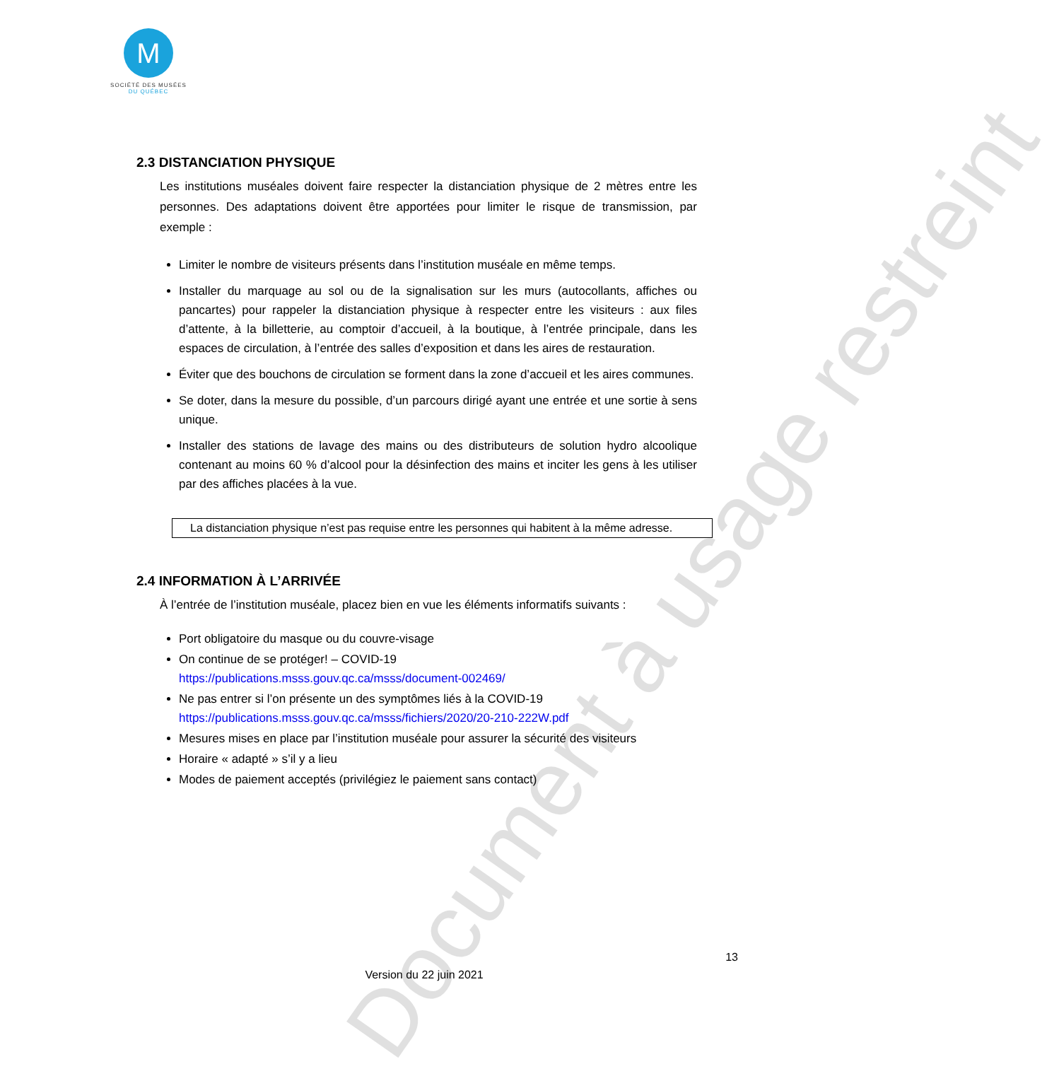M
SOCIÉTÉ DES MUSÉES
DU QUÉBEC
2.3 DISTANCIATION PHYSIQUE
Les institutions muséales doivent faire respecter la distanciation physique de 2 mètres entre les personnes. Des adaptations doivent être apportées pour limiter le risque de transmission, par exemple :
Limiter le nombre de visiteurs présents dans l’institution muséale en même temps.
Installer du marquage au sol ou de la signalisation sur les murs (autocollants, affiches ou pancartes) pour rappeler la distanciation physique à respecter entre les visiteurs : aux files d’attente, à la billetterie, au comptoir d’accueil, à la boutique, à l’entrée principale, dans les espaces de circulation, à l’entrée des salles d’exposition et dans les aires de restauration.
Éviter que des bouchons de circulation se forment dans la zone d’accueil et les aires communes.
Se doter, dans la mesure du possible, d’un parcours dirigé ayant une entrée et une sortie à sens unique.
Installer des stations de lavage des mains ou des distributeurs de solution hydro alcoolique contenant au moins 60 % d’alcool pour la désinfection des mains et inciter les gens à les utiliser par des affiches placées à la vue.
La distanciation physique n’est pas requise entre les personnes qui habitent à la même adresse.
2.4 INFORMATION À L’ARRIVÉE
À l’entrée de l’institution muséale, placez bien en vue les éléments informatifs suivants :
Port obligatoire du masque ou du couvre-visage
On continue de se protéger! – COVID-19
https://publications.msss.gouv.qc.ca/msss/document-002469/
Ne pas entrer si l’on présente un des symptômes liés à la COVID-19
https://publications.msss.gouv.qc.ca/msss/fichiers/2020/20-210-222W.pdf
Mesures mises en place par l’institution muséale pour assurer la sécurité des visiteurs
Horaire « adapté » s’il y a lieu
Modes de paiement acceptés (privilégiez le paiement sans contact)
Document à usage restreint
13
Version du 22 juin 2021